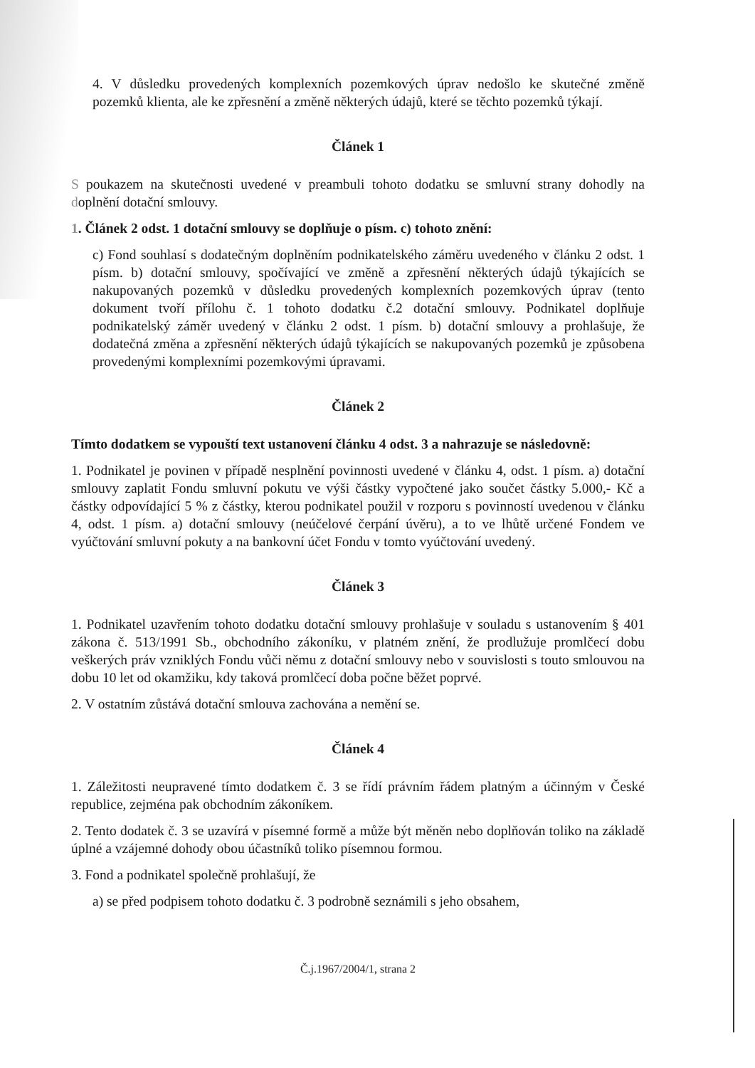4. V důsledku provedených komplexních pozemkových úprav nedošlo ke skutečné změně pozemků klienta, ale ke zpřesnění a změně některých údajů, které se těchto pozemků týkají.
Článek 1
S poukazem na skutečnosti uvedené v preambuli tohoto dodatku se smluvní strany dohodly na doplnění dotační smlouvy.
1. Článek 2 odst. 1 dotační smlouvy se doplňuje o písm. c) tohoto znění:
c) Fond souhlasí s dodatečným doplněním podnikatelského záměru uvedeného v článku 2 odst. 1 písm. b) dotační smlouvy, spočívající ve změně a zpřesnění některých údajů týkajících se nakupovaných pozemků v důsledku provedených komplexních pozemkových úprav (tento dokument tvoří přílohu č. 1 tohoto dodatku č.2 dotační smlouvy. Podnikatel doplňuje podnikatelský záměr uvedený v článku 2 odst. 1 písm. b) dotační smlouvy a prohlašuje, že dodatečná změna a zpřesnění některých údajů týkajících se nakupovaných pozemků je způsobena provedenými komplexními pozemkovými úpravami.
Článek 2
Tímto dodatkem se vypouští text ustanovení článku 4 odst. 3 a nahrazuje se následovně:
1. Podnikatel je povinen v případě nesplnění povinnosti uvedené v článku 4, odst. 1 písm. a) dotační smlouvy zaplatit Fondu smluvní pokutu ve výši částky vypočtené jako součet částky 5.000,- Kč a částky odpovídající 5 % z částky, kterou podnikatel použil v rozporu s povinností uvedenou v článku 4, odst. 1 písm. a) dotační smlouvy (neúčelové čerpání úvěru), a to ve lhůtě určené Fondem ve vyúčtování smluvní pokuty a na bankovní účet Fondu v tomto vyúčtování uvedený.
Článek 3
1. Podnikatel uzavřením tohoto dodatku dotační smlouvy prohlašuje v souladu s ustanovením § 401 zákona č. 513/1991 Sb., obchodního zákoníku, v platném znění, že prodlužuje promlčecí dobu veškerých práv vzniklých Fondu vůči němu z dotační smlouvy nebo v souvislosti s touto smlouvou na dobu 10 let od okamžiku, kdy taková promlčecí doba počne běžet poprvé.
2. V ostatním zůstává dotační smlouva zachována a nemění se.
Článek 4
1. Záležitosti neupravené tímto dodatkem č. 3 se řídí právním řádem platným a účinným v České republice, zejména pak obchodním zákoníkem.
2. Tento dodatek č. 3 se uzavírá v písemné formě a může být měněn nebo doplňován toliko na základě úplné a vzájemné dohody obou účastníků toliko písemnou formou.
3. Fond a podnikatel společně prohlašují, že
a) se před podpisem tohoto dodatku č. 3 podrobně seznámili s jeho obsahem,
Č.j.1967/2004/1, strana 2